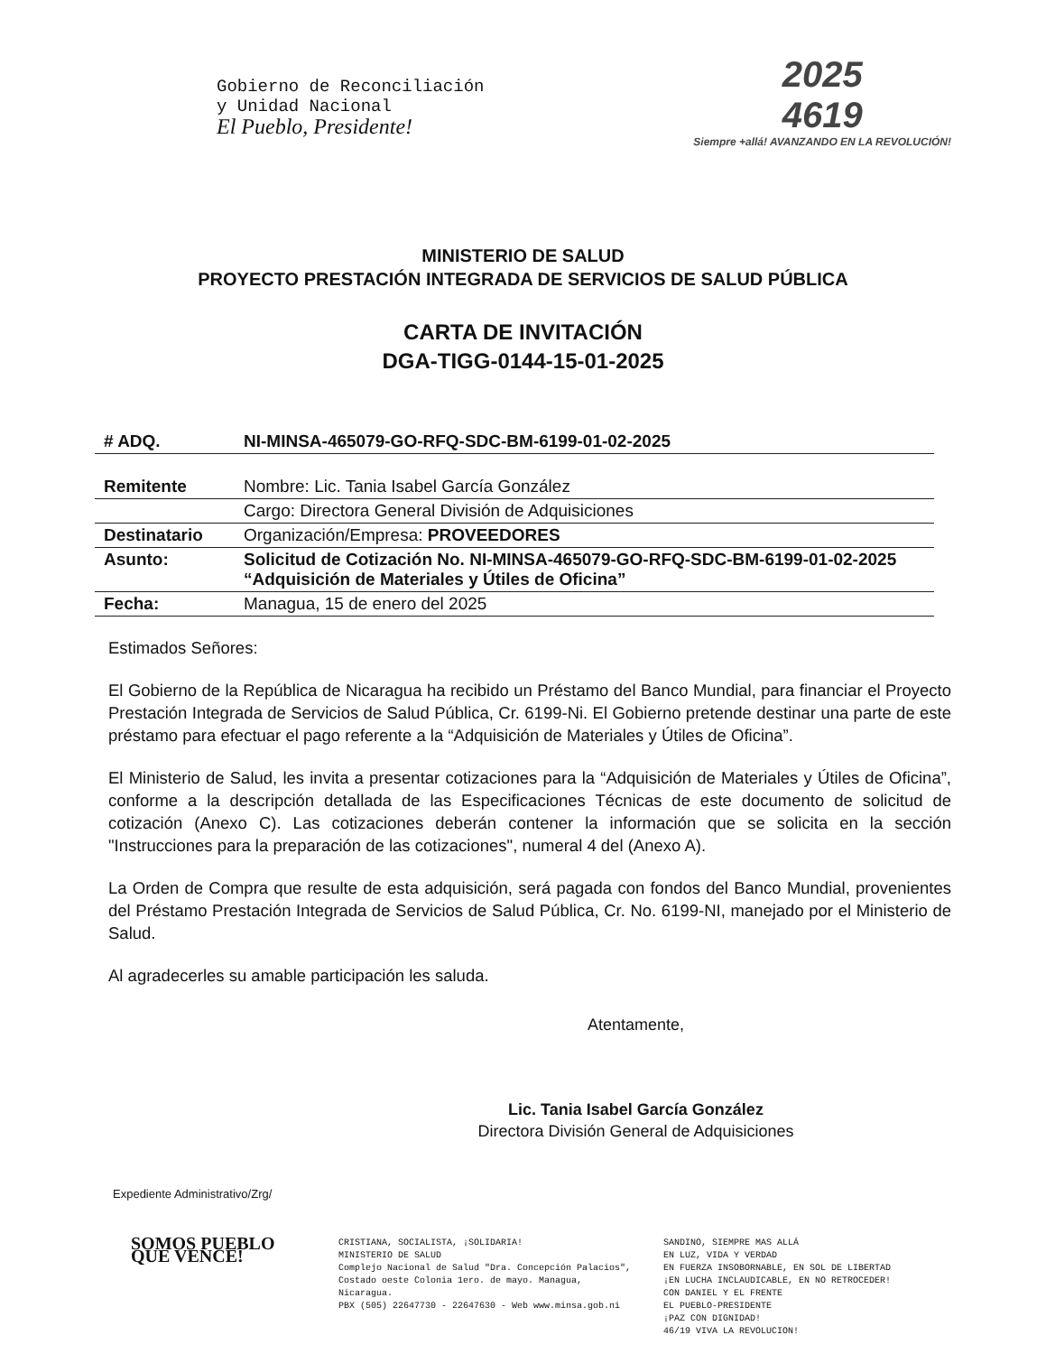Gobierno de Reconciliación
y Unidad Nacional
El Pueblo, Presidente!
2025
4619
Siempre +allá! AVANZANDO EN LA REVOLUCIÓN!
MINISTERIO DE SALUD
PROYECTO PRESTACIÓN INTEGRADA DE SERVICIOS DE SALUD PÚBLICA
CARTA DE INVITACIÓN
DGA-TIGG-0144-15-01-2025
| # ADQ. | NI-MINSA-465079-GO-RFQ-SDC-BM-6199-01-02-2025 |
| Remitente | Nombre: Lic. Tania Isabel García González |
| | Cargo: Directora General División de Adquisiciones |
| Destinatario | Organización/Empresa: PROVEEDORES |
| Asunto: | Solicitud de Cotización No. NI-MINSA-465079-GO-RFQ-SDC-BM-6199-01-02-2025 “Adquisición de Materiales y Útiles de Oficina” |
| Fecha: | Managua, 15 de enero del 2025 |
Estimados Señores:
El Gobierno de la República de Nicaragua ha recibido un Préstamo del Banco Mundial, para financiar el Proyecto Prestación Integrada de Servicios de Salud Pública, Cr. 6199-Ni. El Gobierno pretende destinar una parte de este préstamo para efectuar el pago referente a la “Adquisición de Materiales y Útiles de Oficina”.
El Ministerio de Salud, les invita a presentar cotizaciones para la “Adquisición de Materiales y Útiles de Oficina”, conforme a la descripción detallada de las Especificaciones Técnicas de este documento de solicitud de cotización (Anexo C). Las cotizaciones deberán contener la información que se solicita en la sección "Instrucciones para la preparación de las cotizaciones", numeral 4 del (Anexo A).
La Orden de Compra que resulte de esta adquisición, será pagada con fondos del Banco Mundial, provenientes del Préstamo Prestación Integrada de Servicios de Salud Pública, Cr. No. 6199-NI, manejado por el Ministerio de Salud.
Al agradecerles su amable participación les saluda.
Atentamente,
Lic. Tania Isabel García González
Directora División General de Adquisiciones
Expediente Administrativo/Zrg/
SOMOS PUEBLO QUE VENCE!
CRISTIANA, SOCIALISTA, ¡SOLIDARIA!
MINISTERIO DE SALUD
Complejo Nacional de Salud "Dra. Concepción Palacios",
Costado oeste Colonia 1ero. de mayo. Managua, Nicaragua.
PBX (505) 22647730 - 22647630 - Web www.minsa.gob.ni
SANDINO, SIEMPRE MAS ALLÁ
EN LUZ, VIDA Y VERDAD
EN FUERZA INSOBORNABLE, EN SOL DE LIBERTAD
¡EN LUCHA INCLAUDICABLE, EN NO RETROCEDER!
CON DANIEL Y EL FRENTE
EL PUEBLO-PRESIDENTE
¡PAZ CON DIGNIDAD!
46/19 VIVA LA REVOLUCION!